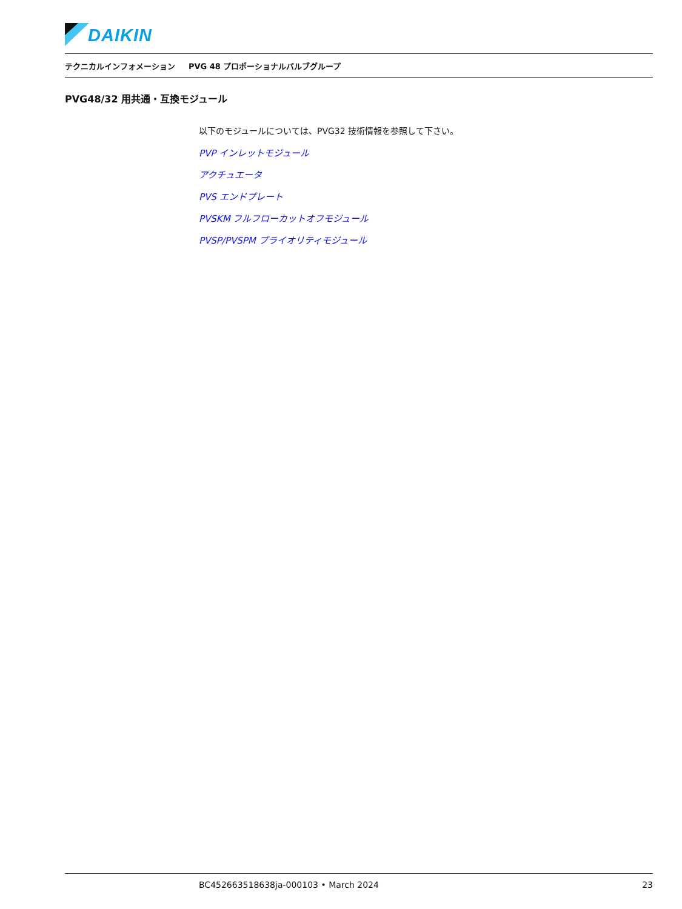DAIKIN
テクニカルインフォメーション PVG 48 プロポーショナルバルブグループ
PVG48/32 用共通・互換モジュール
以下のモジュールについては、PVG32 技術情報を参照して下さい。
PVP インレットモジュール
アクチュエータ
PVS エンドプレート
PVSKM フルフローカットオフモジュール
PVSP/PVSPM プライオリティモジュール
BC452663518638ja-000103 • March 2024 23